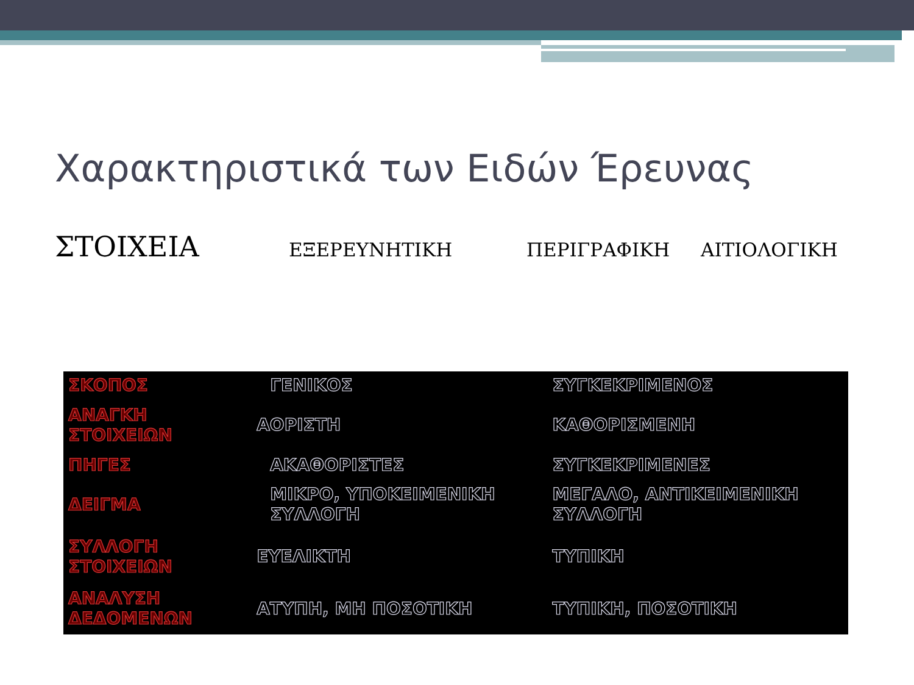Χαρακτηριστικά των Ειδών Έρευνας
ΣΤΟΙΧΕΙΑ ΕΞΕΡΕΥΝΗΤΙΚΗ ΠΕΡΙΓΡΑΦΙΚΗ ΑΙΤΙΟΛΟΓΙΚΗ
| ΣΚΟΠΟΣ | ΓΕΝΙΚΟΣ | ΣΥΓΚΕΚΡΙΜΕΝΟΣ |
| ΑΝΑΓΚΗ ΣΤΟΙΧΕΙΩΝ | ΑΟΡΙΣΤΗ | ΚΑΘΟΡΙΣΜΕΝΗ |
| ΠΗΓΕΣ | ΑΚΑΘΟΡΙΣΤΕΣ | ΣΥΓΚΕΚΡΙΜΕΝΕΣ |
| ΔΕΙΓΜΑ | ΜΙΚΡΟ, ΥΠΟΚΕΙΜΕΝΙΚΗ ΣΥΛΛΟΓΗ | ΜΕΓΑΛΟ, ΑΝΤΙΚΕΙΜΕΝΙΚΗ ΣΥΛΛΟΓΗ |
| ΣΥΛΛΟΓΗ ΣΤΟΙΧΕΙΩΝ | ΕΥΕΛΙΚΤΗ | ΤΥΠΙΚΗ |
| ΑΝΑΛΥΣΗ ΔΕΔΟΜΕΝΩΝ | ΑΤΥΠΗ, ΜΗ ΠΟΣΟΤΙΚΗ | ΤΥΠΙΚΗ, ΠΟΣΟΤΙΚΗ |